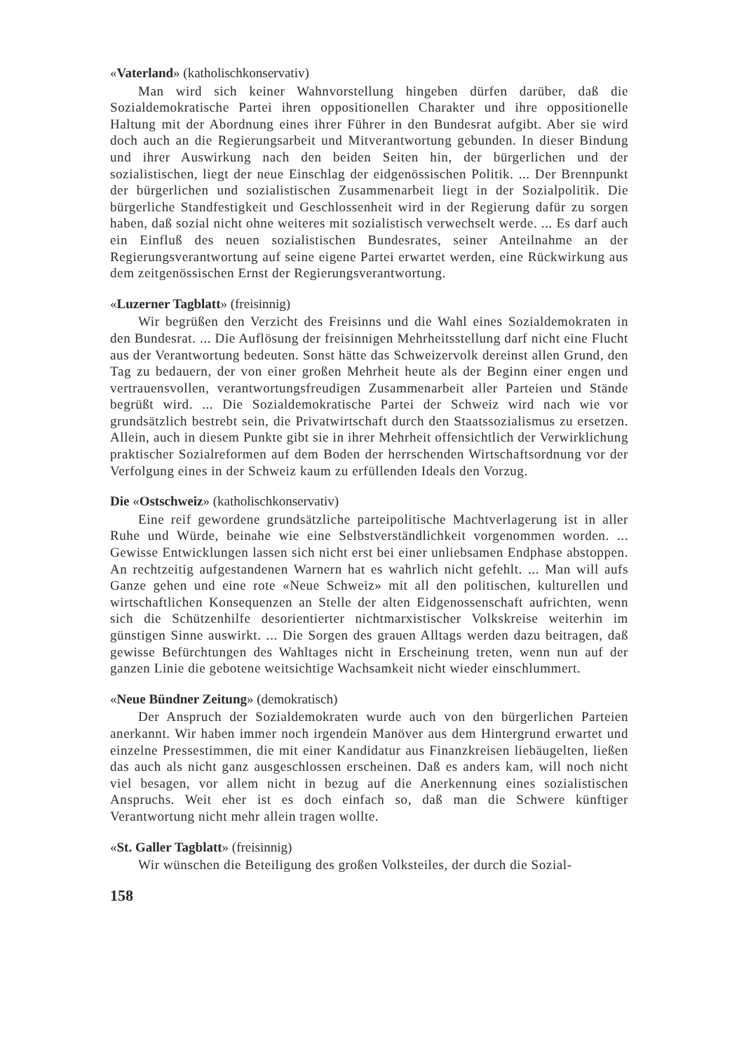«Vaterland» (katholischkonservativ)
Man wird sich keiner Wahnvorstellung hingeben dürfen darüber, daß die Sozialdemokratische Partei ihren oppositionellen Charakter und ihre oppositionelle Haltung mit der Abordnung eines ihrer Führer in den Bundesrat aufgibt. Aber sie wird doch auch an die Regierungsarbeit und Mitverantwortung gebunden. In dieser Bindung und ihrer Auswirkung nach den beiden Seiten hin, der bürgerlichen und der sozialistischen, liegt der neue Einschlag der eidgenössischen Politik. ... Der Brennpunkt der bürgerlichen und sozialistischen Zusammenarbeit liegt in der Sozialpolitik. Die bürgerliche Standfestigkeit und Geschlossenheit wird in der Regierung dafür zu sorgen haben, daß sozial nicht ohne weiteres mit sozialistisch verwechselt werde. ... Es darf auch ein Einfluß des neuen sozialistischen Bundesrates, seiner Anteilnahme an der Regierungsverantwortung auf seine eigene Partei erwartet werden, eine Rückwirkung aus dem zeitgenössischen Ernst der Regierungsverantwortung.
«Luzerner Tagblatt» (freisinnig)
Wir begrüßen den Verzicht des Freisinns und die Wahl eines Sozialdemokraten in den Bundesrat. ... Die Auflösung der freisinnigen Mehrheitsstellung darf nicht eine Flucht aus der Verantwortung bedeuten. Sonst hätte das Schweizervolk dereinst allen Grund, den Tag zu bedauern, der von einer großen Mehrheit heute als der Beginn einer engen und vertrauensvollen, verantwortungsfreudigen Zusammenarbeit aller Parteien und Stände begrüßt wird. ... Die Sozialdemokratische Partei der Schweiz wird nach wie vor grundsätzlich bestrebt sein, die Privatwirtschaft durch den Staatssozialismus zu ersetzen. Allein, auch in diesem Punkte gibt sie in ihrer Mehrheit offensichtlich der Verwirklichung praktischer Sozialreformen auf dem Boden der herrschenden Wirtschaftsordnung vor der Verfolgung eines in der Schweiz kaum zu erfüllenden Ideals den Vorzug.
Die «Ostschweiz» (katholischkonservativ)
Eine reif gewordene grundsätzliche parteipolitische Machtverlagerung ist in aller Ruhe und Würde, beinahe wie eine Selbstverständlichkeit vorgenommen worden. ... Gewisse Entwicklungen lassen sich nicht erst bei einer unliebsamen Endphase abstoppen. An rechtzeitig aufgestandenen Warnern hat es wahrlich nicht gefehlt. ... Man will aufs Ganze gehen und eine rote «Neue Schweiz» mit all den politischen, kulturellen und wirtschaftlichen Konsequenzen an Stelle der alten Eidgenossenschaft aufrichten, wenn sich die Schützenhilfe desorientierter nichtmarxistischer Volkskreise weiterhin im günstigen Sinne auswirkt. ... Die Sorgen des grauen Alltags werden dazu beitragen, daß gewisse Befürchtungen des Wahltages nicht in Erscheinung treten, wenn nun auf der ganzen Linie die gebotene weitsichtige Wachsamkeit nicht wieder einschlummert.
«Neue Bündner Zeitung» (demokratisch)
Der Anspruch der Sozialdemokraten wurde auch von den bürgerlichen Parteien anerkannt. Wir haben immer noch irgendein Manöver aus dem Hintergrund erwartet und einzelne Pressestimmen, die mit einer Kandidatur aus Finanzkreisen liebäugelten, ließen das auch als nicht ganz ausgeschlossen erscheinen. Daß es anders kam, will noch nicht viel besagen, vor allem nicht in bezug auf die Anerkennung eines sozialistischen Anspruchs. Weit eher ist es doch einfach so, daß man die Schwere künftiger Verantwortung nicht mehr allein tragen wollte.
«St. Galler Tagblatt» (freisinnig)
Wir wünschen die Beteiligung des großen Volksteiles, der durch die Sozial-
158